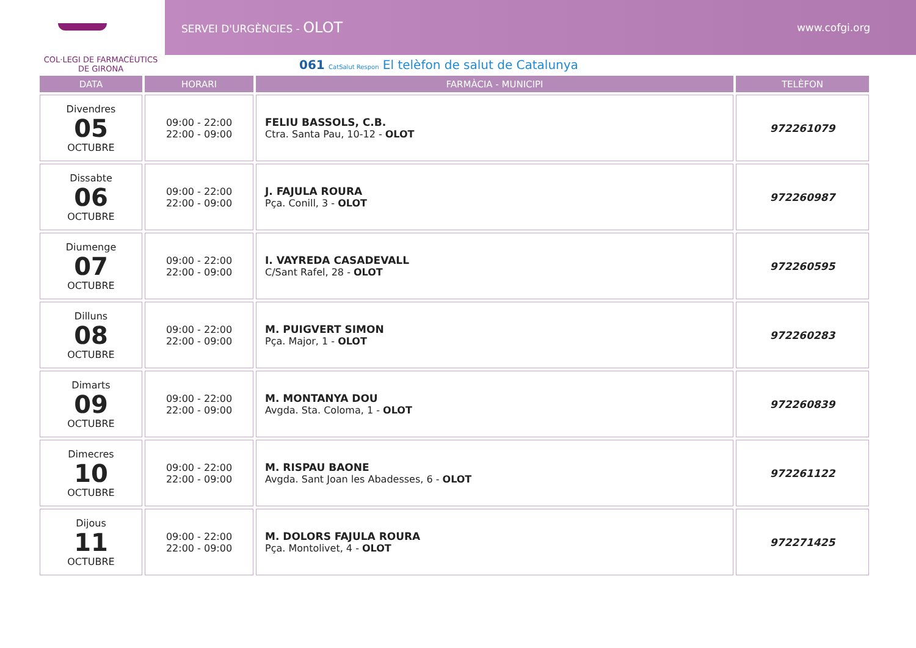SERVEI D'URGÈNCIES - OLOT www.cofgi.org
COL·LEGI DE FARMACÈUTICS
DE GIRONA
061 CatSalut Respon El telèfon de salut de Catalunya
| DATA | HORARI | FARMÀCIA - MUNICIPI | TELÈFON |
| --- | --- | --- | --- |
| Divendres 05 OCTUBRE | 09:00 - 22:00 22:00 - 09:00 | FELIU BASSOLS, C.B. Ctra. Santa Pau, 10-12 - OLOT | 972261079 |
| Dissabte 06 OCTUBRE | 09:00 - 22:00 22:00 - 09:00 | J. FAJULA ROURA Pça. Conill, 3 - OLOT | 972260987 |
| Diumenge 07 OCTUBRE | 09:00 - 22:00 22:00 - 09:00 | I. VAYREDA CASADEVALL C/Sant Rafel, 28 - OLOT | 972260595 |
| Dilluns 08 OCTUBRE | 09:00 - 22:00 22:00 - 09:00 | M. PUIGVERT SIMON Pça. Major, 1 - OLOT | 972260283 |
| Dimarts 09 OCTUBRE | 09:00 - 22:00 22:00 - 09:00 | M. MONTANYA DOU Avgda. Sta. Coloma, 1 - OLOT | 972260839 |
| Dimecres 10 OCTUBRE | 09:00 - 22:00 22:00 - 09:00 | M. RISPAU BAONE Avgda. Sant Joan les Abadesses, 6 - OLOT | 972261122 |
| Dijous 11 OCTUBRE | 09:00 - 22:00 22:00 - 09:00 | M. DOLORS FAJULA ROURA Pça. Montolivet, 4 - OLOT | 972271425 |